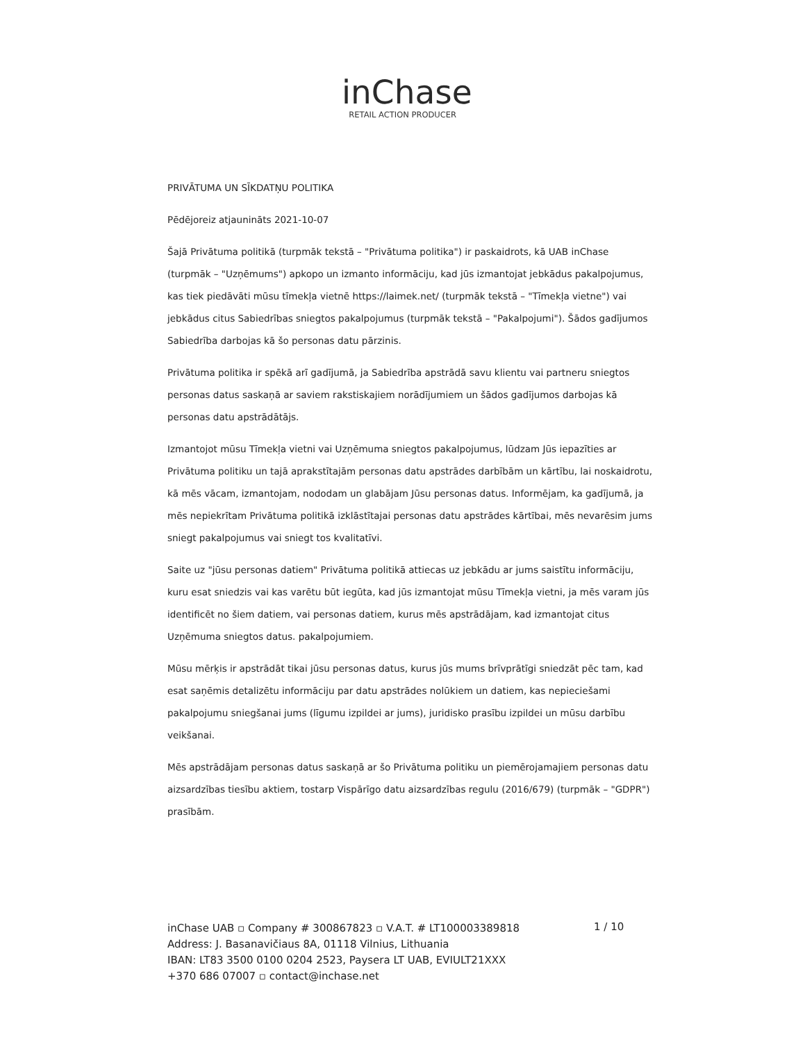inChase
RETAIL ACTION PRODUCER
PRIVĀTUMA UN SĪKDATŅU POLITIKA
Pēdējoreiz atjaunināts 2021-10-07
Šajā Privātuma politikā (turpmāk tekstā – "Privātuma politika") ir paskaidrots, kā UAB inChase (turpmāk – "Uzņēmums") apkopo un izmanto informāciju, kad jūs izmantojat jebkādus pakalpojumus, kas tiek piedāvāti mūsu tīmekļa vietnē https://laimek.net/ (turpmāk tekstā – "Tīmekļa vietne") vai jebkādus citus Sabiedrības sniegtos pakalpojumus (turpmāk tekstā – "Pakalpojumi"). Šādos gadījumos Sabiedrība darbojas kā šo personas datu pārzinis.
Privātuma politika ir spēkā arī gadījumā, ja Sabiedrība apstrādā savu klientu vai partneru sniegtos personas datus saskaņā ar saviem rakstiskajiem norādījumiem un šādos gadījumos darbojas kā personas datu apstrādātājs.
Izmantojot mūsu Tīmekļa vietni vai Uzņēmuma sniegtos pakalpojumus, lūdzam Jūs iepazīties ar Privātuma politiku un tajā aprakstītajām personas datu apstrādes darbībām un kārtību, lai noskaidrotu, kā mēs vācam, izmantojam, nododam un glabājam Jūsu personas datus. Informējam, ka gadījumā, ja mēs nepiekrītam Privātuma politikā izklāstītajai personas datu apstrādes kārtībai, mēs nevarēsim jums sniegt pakalpojumus vai sniegt tos kvalitatīvi.
Saite uz "jūsu personas datiem" Privātuma politikā attiecas uz jebkādu ar jums saistītu informāciju, kuru esat sniedzis vai kas varētu būt iegūta, kad jūs izmantojat mūsu Tīmekļa vietni, ja mēs varam jūs identificēt no šiem datiem, vai personas datiem, kurus mēs apstrādājam, kad izmantojat citus Uzņēmuma sniegtos datus. pakalpojumiem.
Mūsu mērķis ir apstrādāt tikai jūsu personas datus, kurus jūs mums brīvprātīgi sniedzāt pēc tam, kad esat saņēmis detalizētu informāciju par datu apstrādes nolūkiem un datiem, kas nepieciešami pakalpojumu sniegšanai jums (līgumu izpildei ar jums), juridisko prasību izpildei un mūsu darbību veikšanai.
Mēs apstrādājam personas datus saskaņā ar šo Privātuma politiku un piemērojamajiem personas datu aizsardzības tiesību aktiem, tostarp Vispārīgo datu aizsardzības regulu (2016/679) (turpmāk – "GDPR") prasībām.
inChase UAB ▫ Company # 300867823 ▫ V.A.T. # LT100003389818
Address: J. Basanavičiaus 8A, 01118 Vilnius, Lithuania
IBAN: LT83 3500 0100 0204 2523, Paysera LT UAB, EVIULT21XXX
+370 686 07007 ▫ contact@inchase.net
1 / 10